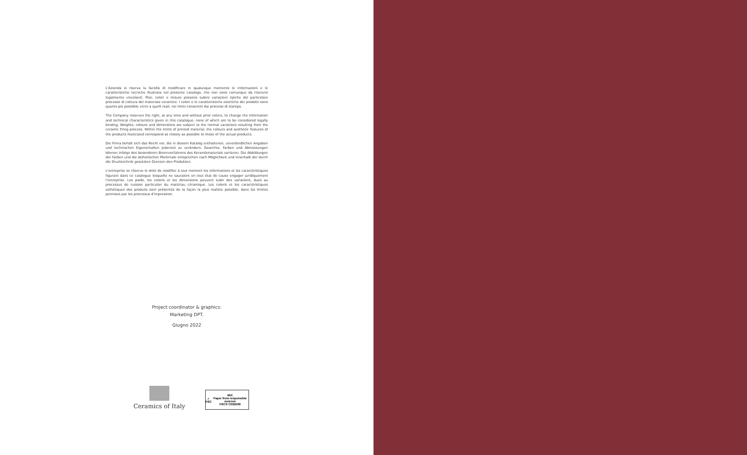L'Azienda si riserva la facoltà di modificare in qualunque momento le informazioni e le caratteristiche tecniche illustrate nel presente catalogo, che non sono comunque da ritenersi legalmente vincolanti. Pesi, colori e misure possono subire variazioni tipiche del particolare processo di cottura del materiale ceramico. I colori e le caratteristiche estetiche dei prodotti sono quanto più possibile vicini a quelli reali, nei limiti consentiti dai processi di stampa.
The Company reserves the right, at any time and without prior notice, to change the information and technical characteristics given in this catalogue, none of which are to be considered legally binding. Weights, colours and dimensions are subject to the normal variations resulting from the ceramic firing process. Within the limits of printed material, the colours and aesthetic features of the products illustrated correspond as closely as possible to those of the actual products.
Die Firma behält sich das Recht vor, die in diesem Katalog enthaltenen, unverbindlichen Angaben und technischen Eigenschaften jederzeit zu verändern. Gewichte, Farben und Abmessungen können infolge des besonderen Brennverfahrens des Keramikmaterials variieren. Die Abbildungen der Farben und die ästhetischen Merkmale entsprechen nach Möglichkeit und innerhalb der durch die Drucktechnik gesetzten Grenzen den Produkten.
L'entreprise se réserve le droit de modifier à tout moment les informations et les caractéristiques figurant dans ce catalogue lesquelle ne sauraient en tout état de cause engager juridiquement l'entreprise. Les poids, les coloris et les dimensions peuvent subir des variations, dues au processus de cuisson particulier du matériau céramique. Les coloris et les caractéristiques esthétiques des produits sont présentés de la façon la plus realiste possible, dans les limites permises par les processus d'impression.
Project coordinator & graphics:
Marketing DPT.
Giugno 2022
Ceramics of Italy
✓
FSC MIX
Paper from responsible sources
FSC® C092599